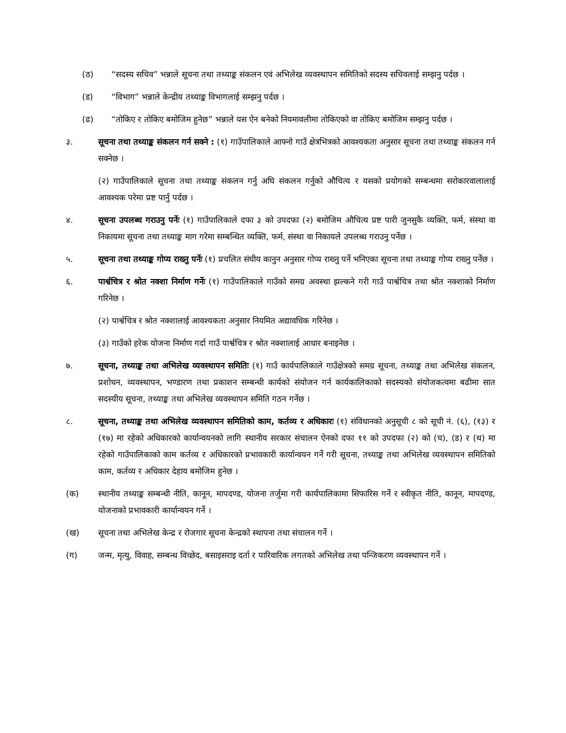(ठ) “सदस्य सचिव” भन्नाले सूचना तथा तथ्याङ्क संकलन एवं अभिलेख व्यवस्थापन समितिको सदस्य सचिवलाई सम्झनु पर्दछ ।
(ड) “विभाग” भन्नाले केन्द्रीय तथ्याङ्क विभागलाई सम्झनु पर्दछ ।
(ढ) “तोकिए र तोकिए बमोजिम हुनेछ” भन्नाले यस ऐन बनेको नियमावलीमा तोकिएको वा तोकिए बमोजिम सम्झनु पर्दछ ।
३. सूचना तथा तथ्याङ्क संकलन गर्न सक्ने : (१) गाउँपालिकाले आफ्नो गाउँ क्षेत्रभित्रको आवश्यकता अनुसार सूचना तथा तथ्याङ्क संकलन गर्न सक्नेछ ।
(२) गाउँपालिकाले सूचना तथा तथ्याङ्क संकलन गर्नु अघि संकलन गर्नुको औचित्य र यसको प्रयोगको सम्बन्धमा सरोकारवालालाई आवश्यक परेमा प्रष्ट पार्नु पर्दछ ।
४. सूचना उपलब्ध गराउनु पर्नेः (१) गाउँपालिकाले दफा ३ को उपदफा (२) बमोजिम औचित्य प्रष्ट पारी जुनसुकै व्यक्ति, फर्म, संस्था वा निकायमा सूचना तथा तथ्याङ्क माग गरेमा सम्बन्धित व्यक्ति, फर्म, संस्था वा निकायले उपलब्ध गराउनु पर्नेछ ।
५. सूचना तथा तथ्याङ्क गोप्य राख्नु पर्नेः (१) प्रचलित संघीय कानुन अनुसार गोप्य राख्नु पर्ने भनिएका सूचना तथा तथ्याङ्क गोप्य राख्नु पर्नेछ ।
६. पार्श्वचित्र र श्रोत नक्शा निर्माण गर्नेः (१) गाउँपालिकाले गाउँको समग्र अवस्था झल्कने गरी गाउँ पार्श्वचित्र तथा श्रोत नक्शाको निर्माण गरिनेछ ।
(२) पार्श्वचित्र र श्रोत नक्शालाई आवश्यकता अनुसार नियमित अद्यावधिक गरिनेछ ।
(३) गाउँको हरेक योजना निर्माण गर्दा गाउँ पार्श्वचित्र र श्रोत नक्शालाई आधार बनाइनेछ ।
७. सूचना, तथ्याङ्क तथा अभिलेख व्यवस्थापन समितिः (१) गाउँ कार्यपालिकाले गाउँक्षेत्रको समग्र सूचना, तथ्याङ्क तथा अभिलेख संकलन, प्रशोधन, व्यवस्थापन, भण्डारण तथा प्रकाशन सम्बन्धी कार्यको संयोजन गर्न कार्यकालिकाको सदस्यको संयोजकत्वमा बढीमा सात सदस्यीय सूचना, तथ्याङ्क तथा अभिलेख व्यवस्थापन समिति गठन गर्नेछ ।
८. सूचना, तथ्याङ्क तथा अभिलेख व्यवस्थापन समितिको काम, कर्तव्य र अधिकारः (१) संविधानको अनुसूची ८ को सूची नं. (६), (१३) र (१७) मा रहेको अधिकारको कार्यान्वयनको लागि स्थानीय सरकार संचालन ऐनको दफा ११ को उपदफा (२) को (च), (ड) र (थ) मा रहेको गाउँपालिकाको काम कर्तव्य र अधिकारको प्रभावकारी कार्यान्वयन गर्ने गरी सूचना, तथ्याङ्क तथा अभिलेख व्यवस्थापन समितिको काम, कर्तव्य र अधिकार देहाय बमोजिम हुनेछ ।
(क) स्थानीय तथ्याङ्क सम्बन्धी नीति, कानून, मापदण्ड, योजना तर्जुमा गरी कार्यपालिकामा सिफारिस गर्ने र स्वीकृत नीति, कानून, मापदण्ड, योजनाको प्रभावकारी कार्यान्वयन गर्ने ।
(ख) सूचना तथा अभिलेख केन्द्र र रोजगार सूचना केन्द्रको स्थापना तथा संचालन गर्ने ।
(ग) जन्म, मृत्यु, विवाह, सम्बन्ध विच्छेद, बसाइसराइ दर्ता र पारिवारिक लगतको अभिलेख तथा पन्जिकरण व्यवस्थापन गर्ने ।